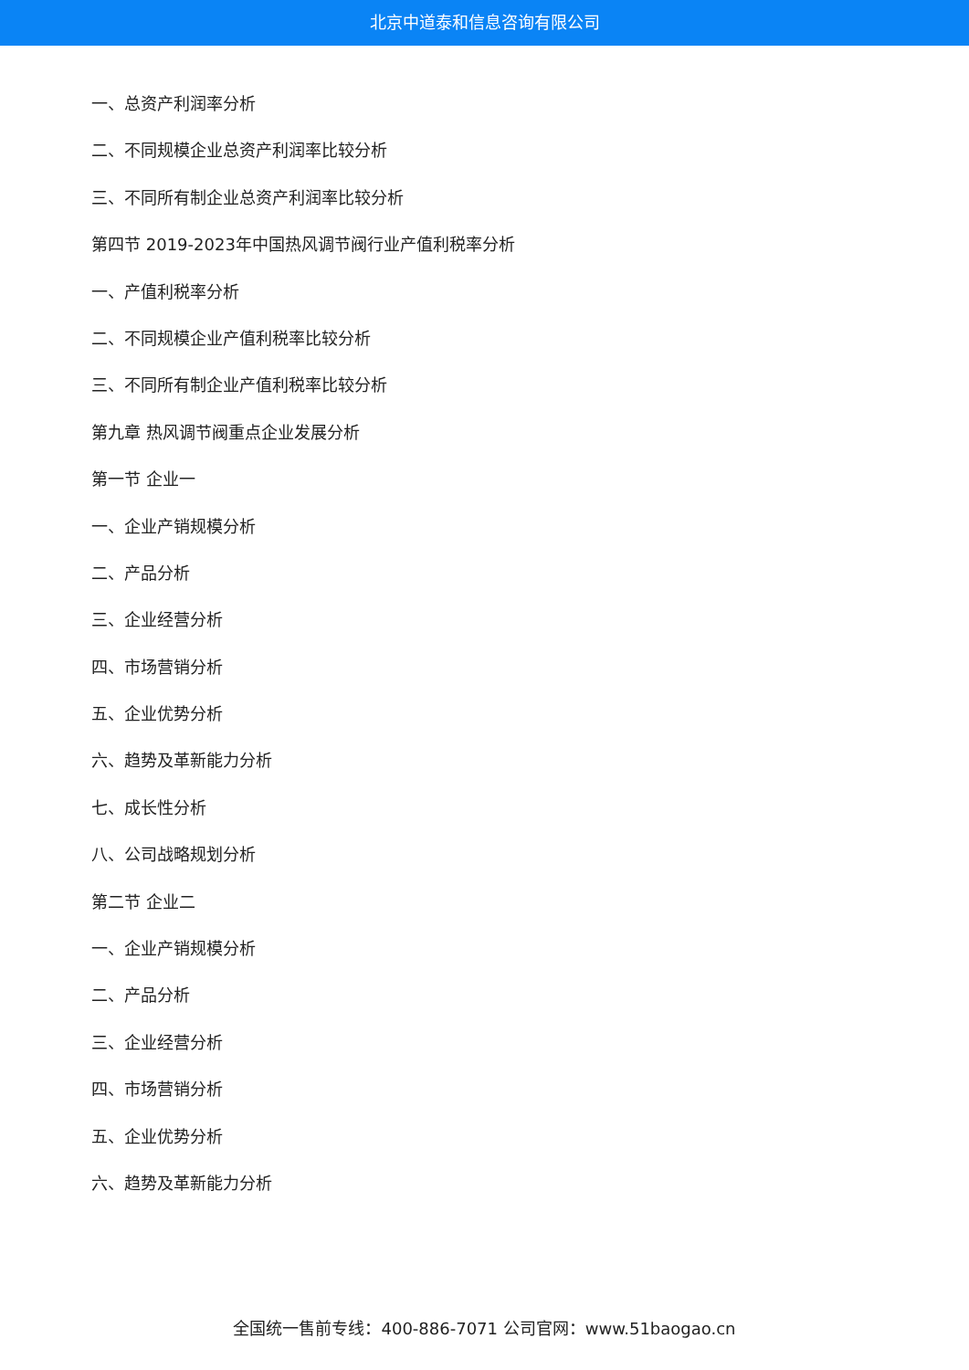北京中道泰和信息咨询有限公司
一、总资产利润率分析
二、不同规模企业总资产利润率比较分析
三、不同所有制企业总资产利润率比较分析
第四节 2019-2023年中国热风调节阀行业产值利税率分析
一、产值利税率分析
二、不同规模企业产值利税率比较分析
三、不同所有制企业产值利税率比较分析
第九章 热风调节阀重点企业发展分析
第一节 企业一
一、企业产销规模分析
二、产品分析
三、企业经营分析
四、市场营销分析
五、企业优势分析
六、趋势及革新能力分析
七、成长性分析
八、公司战略规划分析
第二节 企业二
一、企业产销规模分析
二、产品分析
三、企业经营分析
四、市场营销分析
五、企业优势分析
六、趋势及革新能力分析
全国统一售前专线：400-886-7071 公司官网：www.51baogao.cn